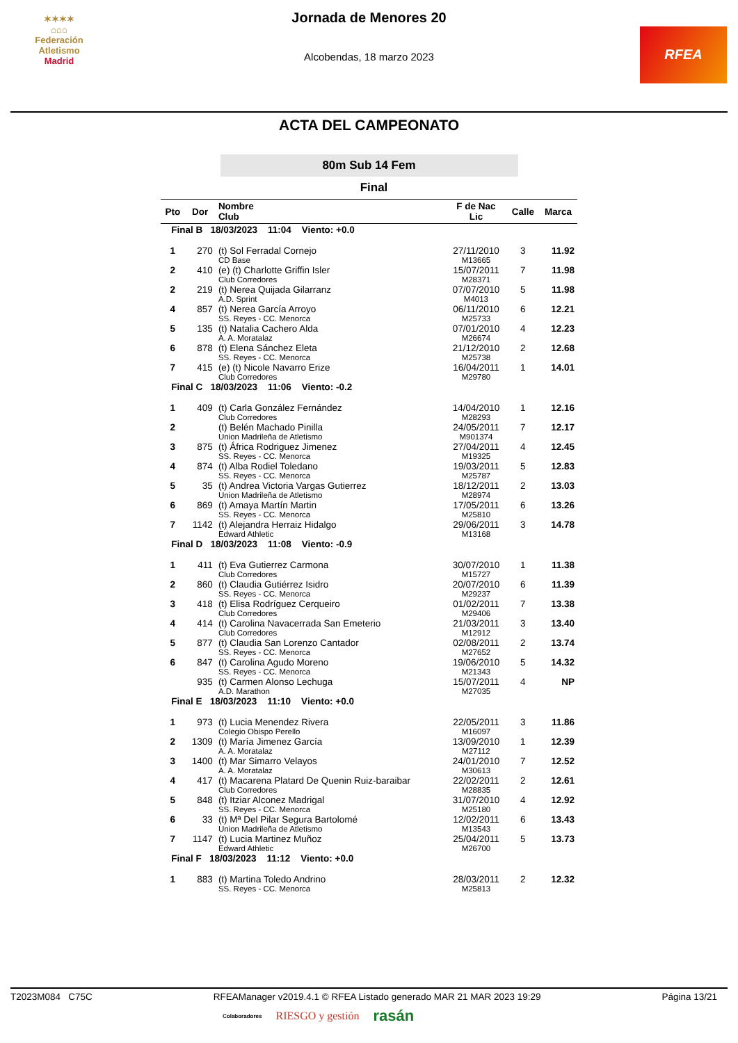✶✶✶✶
⌂⌂⌂
Federación Atletismo
Madrid
RFEA
Jornada de Menores 20
Alcobendas, 18 marzo 2023
ACTA DEL CAMPEONATO
80m Sub 14 Fem
Final
| Pto | Dor | Nombre Club | F de Nac Lic | Calle | Marca |
| --- | --- | --- | --- | --- | --- |
| Final B 18/03/2023 11:04 Viento: +0.0 | | | | | |
| 1 | 270 | (t) Sol Ferradal Cornejo | 27/11/2010 | 3 | 11.92 |
| | | CD Base | M13665 | | |
| 2 | 410 | (e) (t) Charlotte Griffin Isler | 15/07/2011 | 7 | 11.98 |
| | | Club Corredores | M28371 | | |
| 2 | 219 | (t) Nerea Quijada Gilarranz | 07/07/2010 | 5 | 11.98 |
| | | A.D. Sprint | M4013 | | |
| 4 | 857 | (t) Nerea García Arroyo | 06/11/2010 | 6 | 12.21 |
| | | SS. Reyes - CC. Menorca | M25733 | | |
| 5 | 135 | (t) Natalia Cachero Alda | 07/01/2010 | 4 | 12.23 |
| | | A. A. Moratalaz | M26674 | | |
| 6 | 878 | (t) Elena Sánchez Eleta | 21/12/2010 | 2 | 12.68 |
| | | SS. Reyes - CC. Menorca | M25738 | | |
| 7 | 415 | (e) (t) Nicole Navarro Erize | 16/04/2011 | 1 | 14.01 |
| | | Club Corredores | M29780 | | |
| Final C 18/03/2023 11:06 Viento: -0.2 | | | | | |
| 1 | 409 | (t) Carla González Fernández | 14/04/2010 | 1 | 12.16 |
| | | Club Corredores | M28293 | | |
| 2 | | (t) Belén Machado Pinilla | 24/05/2011 | 7 | 12.17 |
| | | Union Madrileña de Atletismo | M901374 | | |
| 3 | 875 | (t) África Rodriguez Jimenez | 27/04/2011 | 4 | 12.45 |
| | | SS. Reyes - CC. Menorca | M19325 | | |
| 4 | 874 | (t) Alba Rodiel Toledano | 19/03/2011 | 5 | 12.83 |
| | | SS. Reyes - CC. Menorca | M25787 | | |
| 5 | 35 | (t) Andrea Victoria Vargas Gutierrez | 18/12/2011 | 2 | 13.03 |
| | | Union Madrileña de Atletismo | M28974 | | |
| 6 | 869 | (t) Amaya Martín Martin | 17/05/2011 | 6 | 13.26 |
| | | SS. Reyes - CC. Menorca | M25810 | | |
| 7 | 1142 | (t) Alejandra Herraiz Hidalgo | 29/06/2011 | 3 | 14.78 |
| | | Edward Athletic | M13168 | | |
| Final D 18/03/2023 11:08 Viento: -0.9 | | | | | |
| 1 | 411 | (t) Eva Gutierrez Carmona | 30/07/2010 | 1 | 11.38 |
| | | Club Corredores | M15727 | | |
| 2 | 860 | (t) Claudia Gutiérrez Isidro | 20/07/2010 | 6 | 11.39 |
| | | SS. Reyes - CC. Menorca | M29237 | | |
| 3 | 418 | (t) Elisa Rodríguez Cerqueiro | 01/02/2011 | 7 | 13.38 |
| | | Club Corredores | M29406 | | |
| 4 | 414 | (t) Carolina Navacerrada San Emeterio | 21/03/2011 | 3 | 13.40 |
| | | Club Corredores | M12912 | | |
| 5 | 877 | (t) Claudia San Lorenzo Cantador | 02/08/2011 | 2 | 13.74 |
| | | SS. Reyes - CC. Menorca | M27652 | | |
| 6 | 847 | (t) Carolina Agudo Moreno | 19/06/2010 | 5 | 14.32 |
| | | SS. Reyes - CC. Menorca | M21343 | | |
| | 935 | (t) Carmen Alonso Lechuga | 15/07/2011 | 4 | NP |
| | | A.D. Marathon | M27035 | | |
| Final E 18/03/2023 11:10 Viento: +0.0 | | | | | |
| 1 | 973 | (t) Lucia Menendez Rivera | 22/05/2011 | 3 | 11.86 |
| | | Colegio Obispo Perello | M16097 | | |
| 2 | 1309 | (t) María Jimenez García | 13/09/2010 | 1 | 12.39 |
| | | A. A. Moratalaz | M27112 | | |
| 3 | 1400 | (t) Mar Simarro Velayos | 24/01/2010 | 7 | 12.52 |
| | | A. A. Moratalaz | M30613 | | |
| 4 | 417 | (t) Macarena Platard De Quenin Ruiz-baraibar | 22/02/2011 | 2 | 12.61 |
| | | Club Corredores | M28835 | | |
| 5 | 848 | (t) Itziar Alconez Madrigal | 31/07/2010 | 4 | 12.92 |
| | | SS. Reyes - CC. Menorca | M25180 | | |
| 6 | 33 | (t) Mª Del Pilar Segura Bartolomé | 12/02/2011 | 6 | 13.43 |
| | | Union Madrileña de Atletismo | M13543 | | |
| 7 | 1147 | (t) Lucia Martinez Muñoz | 25/04/2011 | 5 | 13.73 |
| | | Edward Athletic | M26700 | | |
| Final F 18/03/2023 11:12 Viento: +0.0 | | | | | |
| 1 | 883 | (t) Martina Toledo Andrino | 28/03/2011 | 2 | 12.32 |
| | | SS. Reyes - CC. Menorca | M25813 | | |
T2023M084 C75C RFEAManager v2019.4.1 © RFEA Listado generado MAR 21 MAR 2023 19:29 Página 13/21
Colaboradores RIESGO y gestión rasán